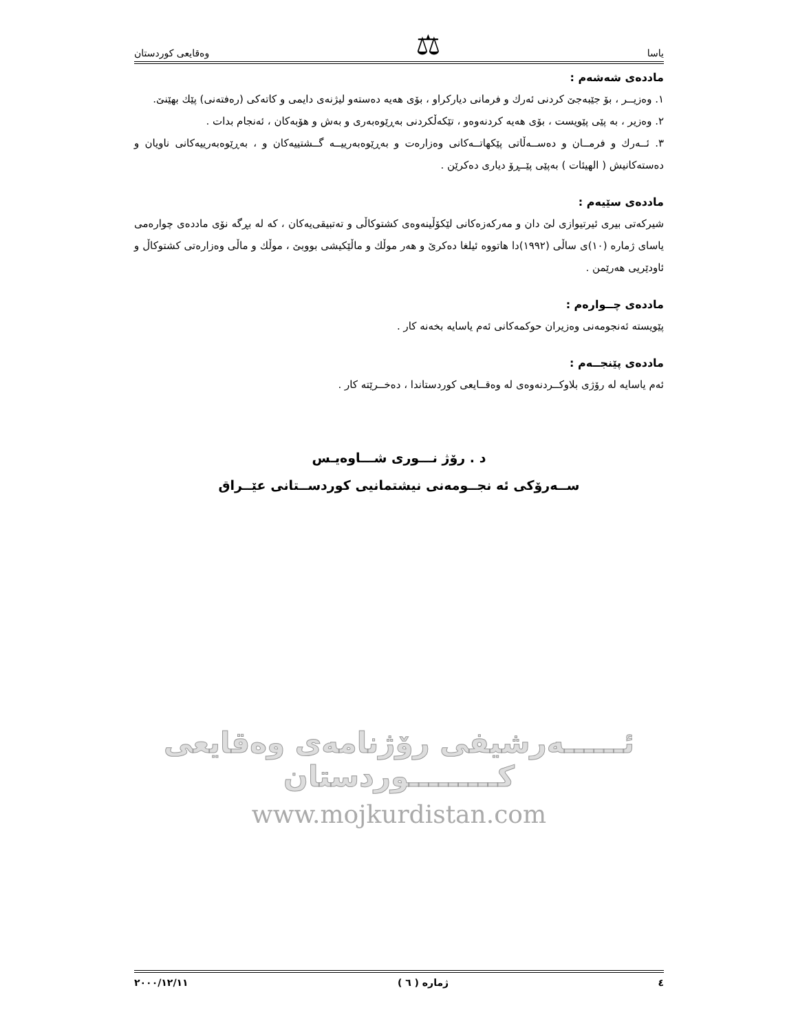یاسا ⚖ وەقایعی کوردستان
ماددەی شەشەم :
١. وەزیــر ، بۆ جێبەجێ کردنی ئەرك و فرمانی دیارکراو ، بۆی هەیە دەستەو لیژنەی دایمی و کاتەکی (رەفتەنی) پێك بهێنێ.
٢. وەزیر ، بە پێی پێویست ، بۆی هەیە کردنەوەو ، تێکەڵکردنی بەڕێوەبەری و بەش و هۆبەکان ، ئەنجام بدات .
٣. ئــەرك و فرمــان و دەســەڵاتی پێکهاتــەکانی وەزارەت و بەڕێوەبەرییــە گــشتییەکان و ، بەڕێوەبەرییەکانی ناویان و دەستەکانیش ( الهیئات ) بەپێی پێــڕۆ دیاری دەکرێن .
ماددەی سێیەم :
شیرکەتی بیری ئیرتیوازی لێ دان و مەرکەزەکانی لێکۆڵینەوەی کشتوکاڵی و تەتبیقی‌یەکان ، کە لە بڕگە نۆی ماددەی چوارەمی یاسای ژمارە (١٠)ی ساڵی (١٩٩٢)دا هاتووە ئیلغا دەکرێ و هەر موڵك و ماڵێکیشی بووبێ ، موڵك و ماڵی وەزارەتی کشتوکاڵ و ئاودێریی هەرێمن .
ماددەی چــوارەم :
پێویستە ئەنجومەنی وەزیران حوکمەکانی ئەم یاسایە بخەنە کار .
ماددەی پێنجــەم :
ئەم یاسایە لە رۆژی بلاوکــردنەوەی لە وەقــایعی کوردستاندا ، دەخــرێتە کار .
د . رۆژ نـــوری شـــاوەیـس
ســەرۆکی ئە نجــومەنی نیشتمانیی کوردســتانی عێــراق
ئــــــەرشیفی رۆژنامەی وەقایعی کـــــــــوردستان
www.mojkurdistan.com
٤ ژمارە ( ٦ ) ٢٠٠٠/١٢/١١